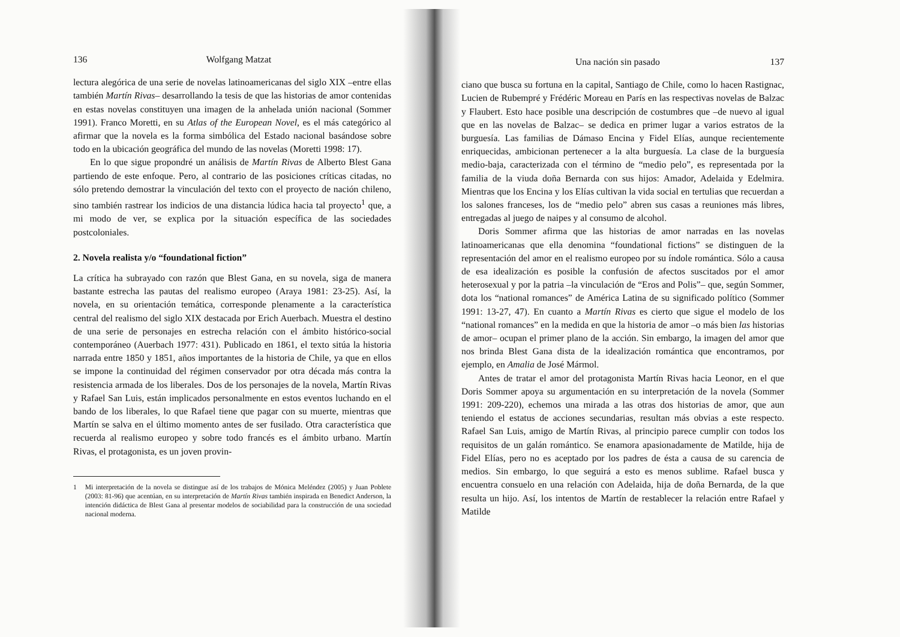136 Wolfgang Matzat
lectura alegórica de una serie de novelas latinoamericanas del siglo XIX –entre ellas también Martín Rivas– desarrollando la tesis de que las historias de amor contenidas en estas novelas constituyen una imagen de la anhelada unión nacional (Sommer 1991). Franco Moretti, en su Atlas of the European Novel, es el más categórico al afirmar que la novela es la forma simbólica del Estado nacional basándose sobre todo en la ubicación geográfica del mundo de las novelas (Moretti 1998: 17).
En lo que sigue propondré un análisis de Martín Rivas de Alberto Blest Gana partiendo de este enfoque. Pero, al contrario de las posiciones críticas citadas, no sólo pretendo demostrar la vinculación del texto con el proyecto de nación chileno, sino también rastrear los indicios de una distancia lúdica hacia tal proyecto<sup>1</sup> que, a mi modo de ver, se explica por la situación específica de las sociedades postcoloniales.
2. Novela realista y/o “foundational fiction”
La crítica ha subrayado con razón que Blest Gana, en su novela, siga de manera bastante estrecha las pautas del realismo europeo (Araya 1981: 23-25). Así, la novela, en su orientación temática, corresponde plenamente a la característica central del realismo del siglo XIX destacada por Erich Auerbach. Muestra el destino de una serie de personajes en estrecha relación con el ámbito histórico-social contemporáneo (Auerbach 1977: 431). Publicado en 1861, el texto sitúa la historia narrada entre 1850 y 1851, años importantes de la historia de Chile, ya que en ellos se impone la continuidad del régimen conservador por otra década más contra la resistencia armada de los liberales. Dos de los personajes de la novela, Martín Rivas y Rafael San Luis, están implicados personalmente en estos eventos luchando en el bando de los liberales, lo que Rafael tiene que pagar con su muerte, mientras que Martín se salva en el último momento antes de ser fusilado. Otra característica que recuerda al realismo europeo y sobre todo francés es el ámbito urbano. Martín Rivas, el protagonista, es un joven provin-
1 Mi interpretación de la novela se distingue así de los trabajos de Mónica Meléndez (2005) y Juan Poblete (2003: 81-96) que acentúan, en su interpretación de Martín Rivas también inspirada en Benedict Anderson, la intención didáctica de Blest Gana al presentar modelos de sociabilidad para la construcción de una sociedad nacional moderna.
Una nación sin pasado 137
ciano que busca su fortuna en la capital, Santiago de Chile, como lo hacen Rastignac, Lucien de Rubempré y Frédéric Moreau en París en las respectivas novelas de Balzac y Flaubert. Esto hace posible una descripción de costumbres que –de nuevo al igual que en las novelas de Balzac– se dedica en primer lugar a varios estratos de la burguesía. Las familias de Dámaso Encina y Fidel Elías, aunque recientemente enriquecidas, ambicionan pertenecer a la alta burguesía. La clase de la burguesía medio-baja, caracterizada con el término de “medio pelo”, es representada por la familia de la viuda doña Bernarda con sus hijos: Amador, Adelaida y Edelmira. Mientras que los Encina y los Elías cultivan la vida social en tertulias que recuerdan a los salones franceses, los de “medio pelo” abren sus casas a reuniones más libres, entregadas al juego de naipes y al consumo de alcohol.
Doris Sommer afirma que las historias de amor narradas en las novelas latinoamericanas que ella denomina “foundational fictions” se distinguen de la representación del amor en el realismo europeo por su índole romántica. Sólo a causa de esa idealización es posible la confusión de afectos suscitados por el amor heterosexual y por la patria –la vinculación de “Eros and Polis”– que, según Sommer, dota los “national romances” de América Latina de su significado político (Sommer 1991: 13-27, 47). En cuanto a Martín Rivas es cierto que sigue el modelo de los “national romances” en la medida en que la historia de amor –o más bien las historias de amor– ocupan el primer plano de la acción. Sin embargo, la imagen del amor que nos brinda Blest Gana dista de la idealización romántica que encontramos, por ejemplo, en Amalia de José Mármol.
Antes de tratar el amor del protagonista Martín Rivas hacia Leonor, en el que Doris Sommer apoya su argumentación en su interpretación de la novela (Sommer 1991: 209-220), echemos una mirada a las otras dos historias de amor, que aun teniendo el estatus de acciones secundarias, resultan más obvias a este respecto. Rafael San Luis, amigo de Martín Rivas, al principio parece cumplir con todos los requisitos de un galán romántico. Se enamora apasionadamente de Matilde, hija de Fidel Elías, pero no es aceptado por los padres de ésta a causa de su carencia de medios. Sin embargo, lo que seguirá a esto es menos sublime. Rafael busca y encuentra consuelo en una relación con Adelaida, hija de doña Bernarda, de la que resulta un hijo. Así, los intentos de Martín de restablecer la relación entre Rafael y Matilde